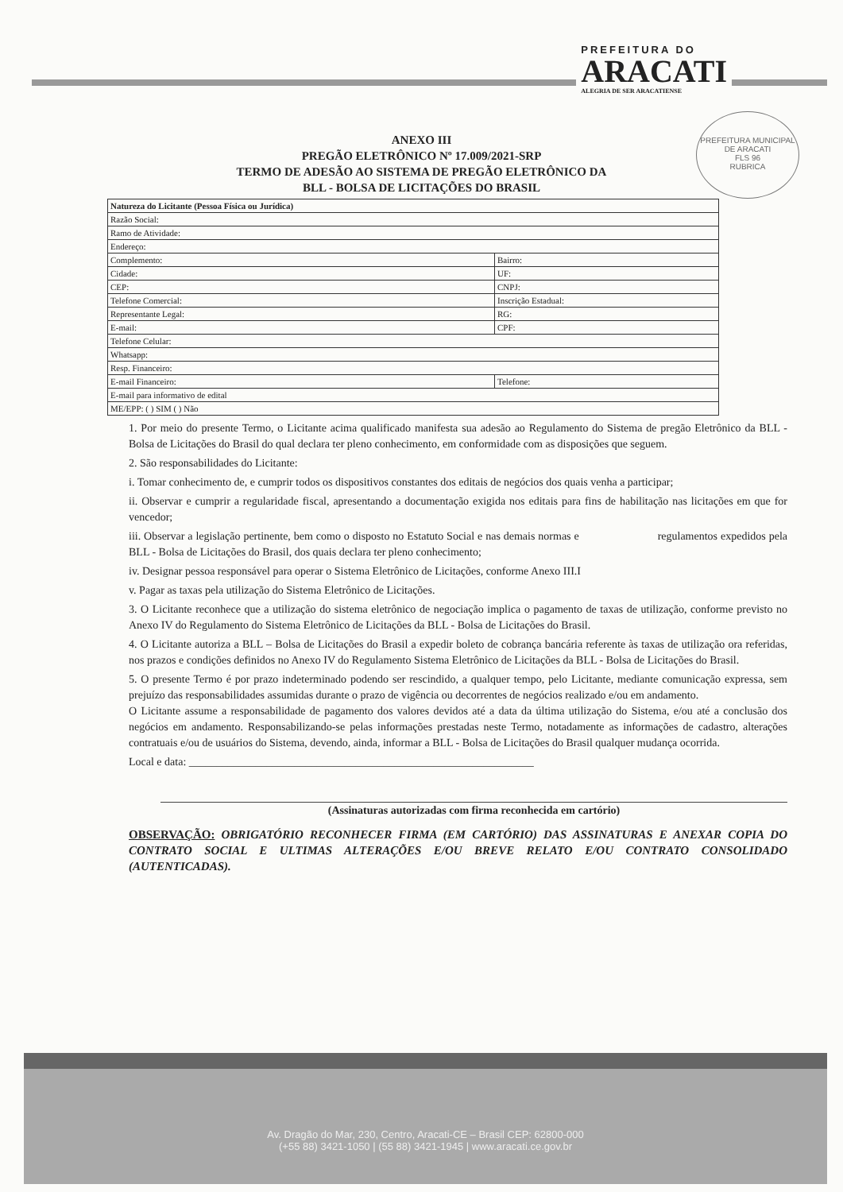PREFEITURA DO
ARACATI
ALEGRIA DE SER ARACATIENSE
PREFEITURA MUNICIPAL DE ARACATI
FLS 96
RUBRICA
ANEXO III
PREGÃO ELETRÔNICO Nº 17.009/2021-SRP
TERMO DE ADESÃO AO SISTEMA DE PREGÃO ELETRÔNICO DA
BLL - BOLSA DE LICITAÇÕES DO BRASIL
| Natureza do Licitante (Pessoa Física ou Jurídica) | |
| Razão Social: | |
| Ramo de Atividade: | |
| Endereço: | |
| Complemento: | Bairro: |
| Cidade: | UF: |
| CEP: | CNPJ: |
| Telefone Comercial: | Inscrição Estadual: |
| Representante Legal: | RG: |
| E-mail: | CPF: |
| Telefone Celular: | |
| Whatsapp: | |
| Resp. Financeiro: | |
| E-mail Financeiro: | Telefone: |
| E-mail para informativo de edital | |
| ME/EPP: ( ) SIM ( ) Não | |
1. Por meio do presente Termo, o Licitante acima qualificado manifesta sua adesão ao Regulamento do Sistema de pregão Eletrônico da BLL - Bolsa de Licitações do Brasil do qual declara ter pleno conhecimento, em conformidade com as disposições que seguem.
2. São responsabilidades do Licitante:
i. Tomar conhecimento de, e cumprir todos os dispositivos constantes dos editais de negócios dos quais venha a participar;
ii. Observar e cumprir a regularidade fiscal, apresentando a documentação exigida nos editais para fins de habilitação nas licitações em que for vencedor;
iii. Observar a legislação pertinente, bem como o disposto no Estatuto Social e nas demais normas e regulamentos expedidos pela BLL - Bolsa de Licitações do Brasil, dos quais declara ter pleno conhecimento;
iv. Designar pessoa responsável para operar o Sistema Eletrônico de Licitações, conforme Anexo III.I
v. Pagar as taxas pela utilização do Sistema Eletrônico de Licitações.
3. O Licitante reconhece que a utilização do sistema eletrônico de negociação implica o pagamento de taxas de utilização, conforme previsto no Anexo IV do Regulamento do Sistema Eletrônico de Licitações da BLL - Bolsa de Licitações do Brasil.
4. O Licitante autoriza a BLL – Bolsa de Licitações do Brasil a expedir boleto de cobrança bancária referente às taxas de utilização ora referidas, nos prazos e condições definidos no Anexo IV do Regulamento Sistema Eletrônico de Licitações da BLL - Bolsa de Licitações do Brasil.
5. O presente Termo é por prazo indeterminado podendo ser rescindido, a qualquer tempo, pelo Licitante, mediante comunicação expressa, sem prejuízo das responsabilidades assumidas durante o prazo de vigência ou decorrentes de negócios realizado e/ou em andamento.
O Licitante assume a responsabilidade de pagamento dos valores devidos até a data da última utilização do Sistema, e/ou até a conclusão dos negócios em andamento. Responsabilizando-se pelas informações prestadas neste Termo, notadamente as informações de cadastro, alterações contratuais e/ou de usuários do Sistema, devendo, ainda, informar a BLL - Bolsa de Licitações do Brasil qualquer mudança ocorrida.
Local e data: ______________________________________________________________
(Assinaturas autorizadas com firma reconhecida em cartório)
OBSERVAÇÃO: OBRIGATÓRIO RECONHECER FIRMA (EM CARTÓRIO) DAS ASSINATURAS E ANEXAR COPIA DO CONTRATO SOCIAL E ULTIMAS ALTERAÇÕES E/OU BREVE RELATO E/OU CONTRATO CONSOLIDADO (AUTENTICADAS).
Av. Dragão do Mar, 230, Centro, Aracati-CE – Brasil CEP: 62800-000
(+55 88) 3421-1050 | (55 88) 3421-1945 | www.aracati.ce.gov.br